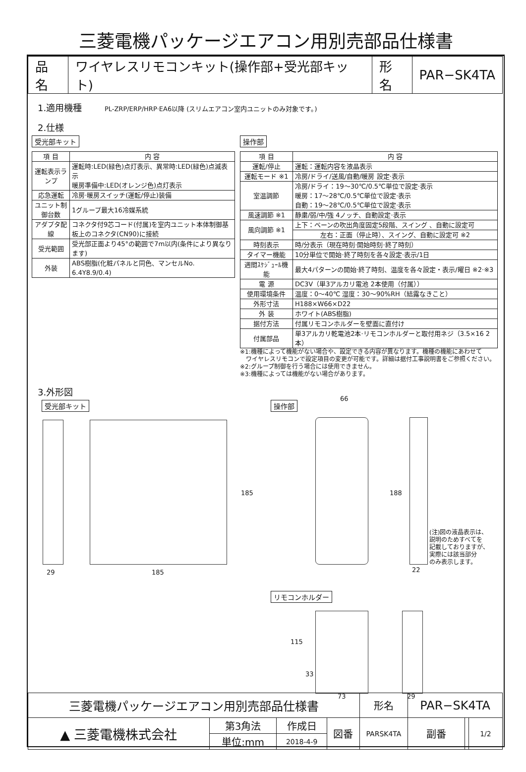三菱電機パッケージエアコン用別売部品仕様書
| 品名 | ワイヤレスリモコンキット(操作部+受光部キット) | 形名 | PAR−SK4TA |
1.適用機種 PL-ZRP/ERP/HRP·EA6以降 (スリムエアコン室内ユニットのみ対象です。)
2.仕様
受光部キット
| 項 目 | 内 容 |
| --- | --- |
| 運転表示ランプ | 運転時:LED(緑色)点灯表示、異常時:LED(緑色)点滅表示 暖房準備中:LED(オレンジ色)点灯表示 |
| 応急運転 | 冷房·暖房スイッチ(運転/停止)装備 |
| ユニット制御台数 | 1グループ最大16冷媒系統 |
| アダプタ配線 | コネクタ付9芯コード(付属)を室内ユニット本体制御基板上のコネクタ(CN90)に接続 |
| 受光範囲 | 受光部正面より45°の範囲で7m以内(条件により異なります) |
| 外装 | ABS樹脂(化粧パネルと同色、マンセルNo. 6.4Y8.9/0.4) |
操作部
| 項 目 | 内 容 |
| --- | --- |
| 運転/停止 | 運転：運転内容を液晶表示 |
| 運転モード ※1 | 冷房/ドライ/送風/自動/暖房 設定·表示 |
| 室温調節 | 冷房/ドライ：19～30℃/0.5℃単位で設定·表示 暖房：17～28℃/0.5℃単位で設定·表示 自動：19～28℃/0.5℃単位で設定·表示 |
| 風速調節 ※1 | 静粛/弱/中/強 4ノッチ、自動設定·表示 |
| 風向調節 ※1 | 上下：ベーンの吹出角度固定5段階、スイング 、自動に設定可 |
| | 左右：正面（停止時）、スイング、自動に設定可 ※2 |
| 時刻表示 | 時/分表示（現在時刻·開始時刻·終了時刻） |
| タイマー機能 | 10分単位で開始·終了時刻を各々設定·表示/1日 |
| 週間ｽｹｼﾞｭｰﾙ機能 | 最大4パターンの開始·終了時刻、温度を各々設定・表示/曜日 ※2·※3 |
| 電 源 | DC3V（単3アルカリ電池 2本使用（付属）） |
| 使用環境条件 | 温度：0～40℃ 湿度：30～90%RH（結露なきこと） |
| 外形寸法 | H188×W66×D22 |
| 外 装 | ホワイト(ABS樹脂) |
| 据付方法 | 付属リモコンホルダーを壁面に直付け |
| 付属部品 | 単3アルカリ乾電池2本·リモコンホルダーと取付用ネジ（3.5×16 2本） |
※1:機種によって機能がない場合や、設定できる内容が異なります。機種の機能にあわせて
　ワイヤレスリモコンで設定項目の変更が可能です。詳細は据付工事説明書をご参照ください。
※2:グループ制御を行う場合には使用できません。
※3:機種によっては機能がない場合があります。
3.外形図
受光部キット
29 185
185
操作部
66
188
22
(注)図の液晶表示は、
説明のためすべてを
記載しておりますが、
実際には該当部分
のみ表示します。
リモコンホルダー
115
33
73 29
| 三菱電機パッケージエアコン用別売部品仕様書 | | | | 形名 | PAR−SK4TA | | | |
| ▲ 三菱電機株式会社 | 第3角法 | 作成日 | 図番 | PARSK4TA | | 副番 | | 1/2 |
| | 単位:mm | 2018-4-9 | | | | | | |